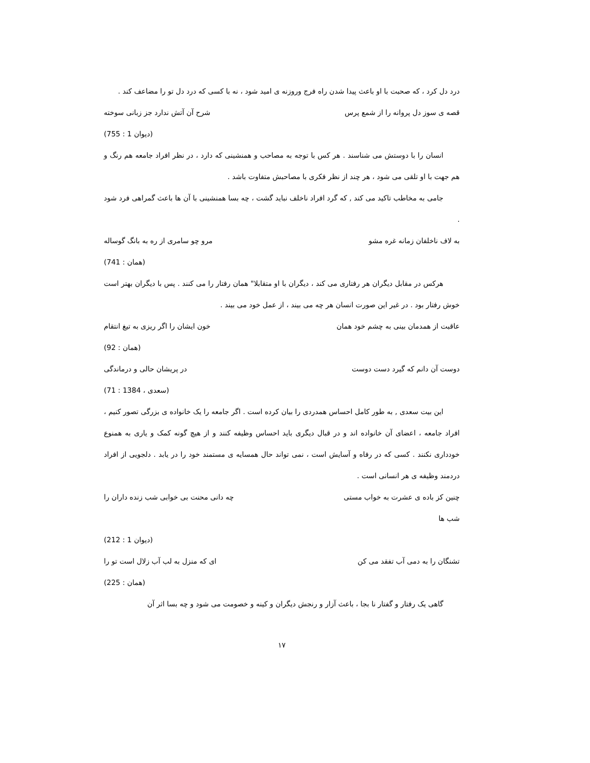درد دل کرد ، که صحبت با او باعث پیدا شدن راه فرج وروزنه ی امید شود ، نه با کسی که درد دل تو را مضاعف کند .
قصه ی سوز دل پروانه را از شمع پرس شرح آن آتش ندارد جز زبانی سوخته
(دیوان 1 : 755)
انسان را با دوستش می شناسند . هر کس با توجه به مصاحب و همنشینی که دارد ، در نظر افراد جامعه هم رنگ و هم جهت با او تلقی می شود ، هر چند از نظر فکری با مصاحبش متفاوت باشد .
جامی به مخاطب تاکید می کند , که گرد افراد ناخلف نباید گشت ، چه بسا همنشینی با آن ها باعث گمراهی فرد شود .
به لاف ناخلفان زمانه غره مشو مرو چو سامری از ره به بانگ گوساله
(همان : 741)
هرکس در مقابل دیگران هر رفتاری می کند ، دیگران با او متقابلا" همان رفتار را می کنند . پس با دیگران بهتر است خوش رفتار بود . در غیر این صورت انسان هر چه می بیند ، از عمل خود می بیند .
عاقبت از همدمان بینی به چشم خود همان خون ایشان را اگر ریزی به تیغ انتقام
(همان : 92)
دوست آن دانم که گیرد دست دوست در پریشان حالی و درماندگی
(سعدی ، 1384 : 71)
این بیت سعدی , به طور کامل احساس همدردی را بیان کرده است . اگر جامعه را یک خانواده ی بزرگی تصور کنیم ، افراد جامعه ، اعضای آن خانواده اند و در قبال دیگری باید احساس وظیفه کنند و از هیچ گونه کمک و یاری به همنوع خودداری نکنند . کسی که در رفاه و آسایش است ، نمی تواند حال همسایه ی مستمند خود را در یابد . دلجویی از افراد دردمند وظیفه ی هر انسانی است .
چنین کز باده ی عشرت به خواب مستی شب ها چه دانی محنت بی خوابی شب زنده داران را
(دیوان 1 : 212)
تشنگان را به دمی آب تفقد می کن ای که منزل به لب آب زلال است تو را
(همان : 225)
گاهی یک رفتار و گفتار نا بجا ، باعث آزار و رنجش دیگران و کینه و خصومت می شود و چه بسا اثر آن
۱۷